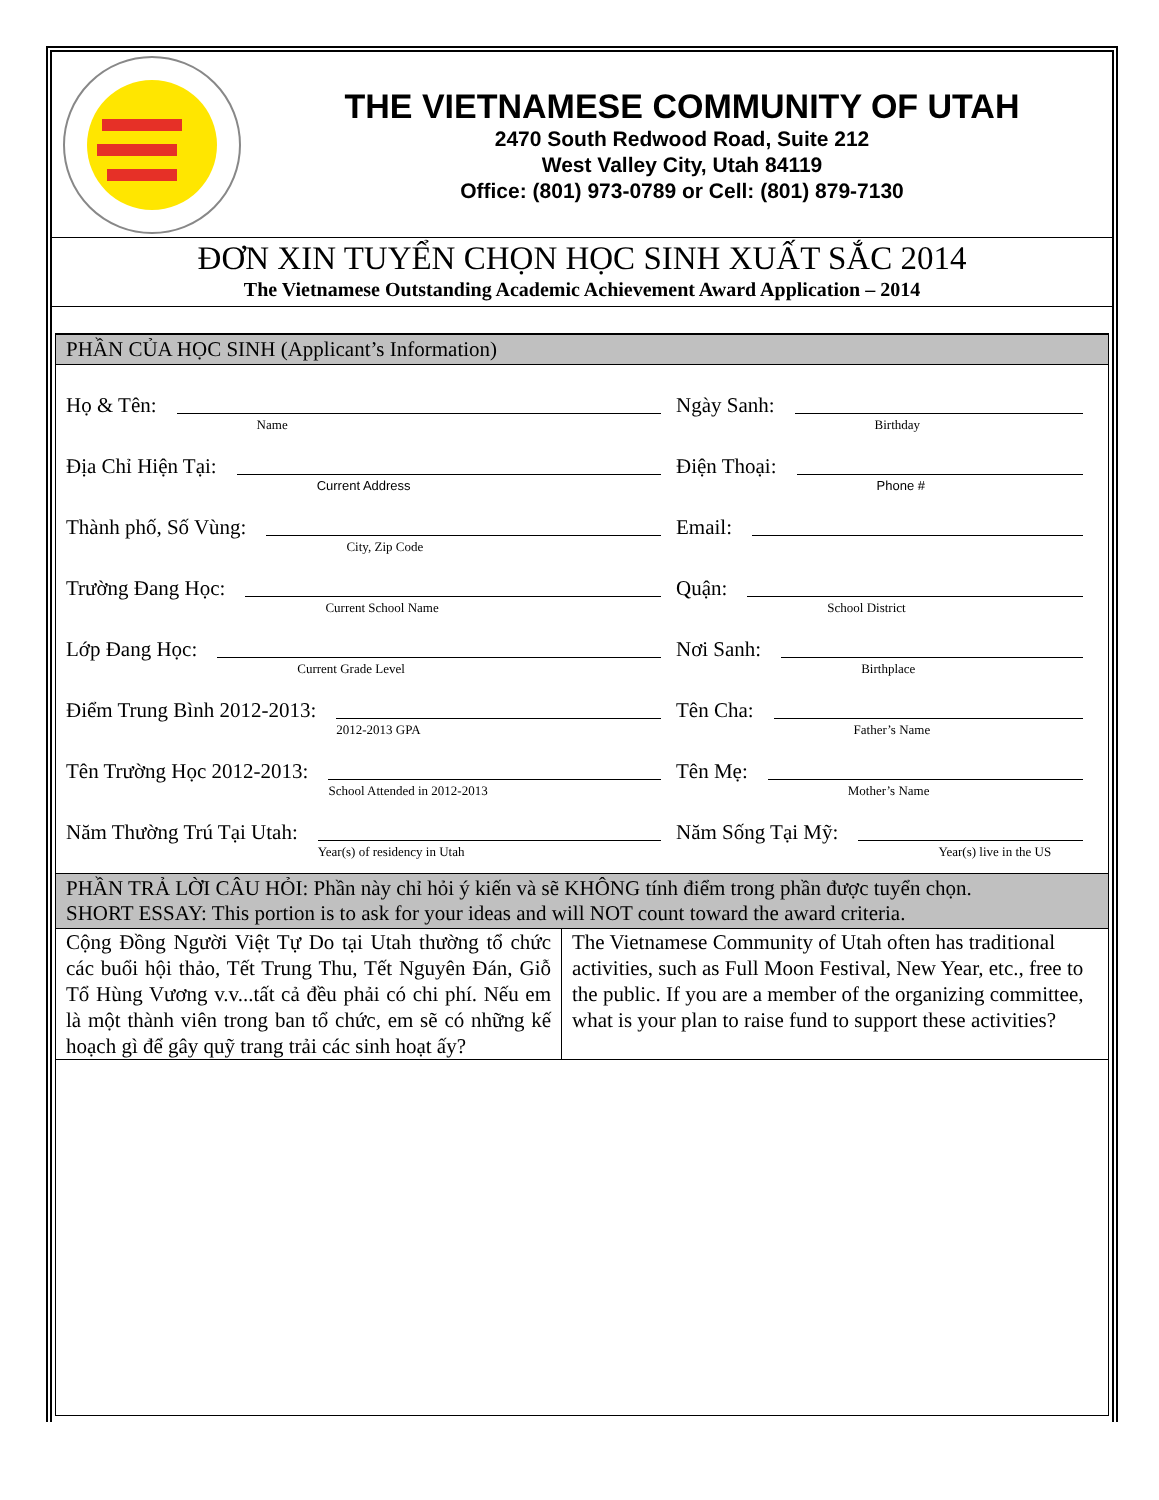THE VIETNAMESE COMMUNITY OF UTAH
2470 South Redwood Road, Suite 212
West Valley City, Utah 84119
Office: (801) 973-0789 or Cell: (801) 879-7130
ĐƠN XIN TUYỂN CHỌN HỌC SINH XUẤT SẮC 2014
The Vietnamese Outstanding Academic Achievement Award Application – 2014
PHẦN CỦA HỌC SINH (Applicant’s Information)
Họ & Tên:
Name
Ngày Sanh:
Birthday
Địa Chỉ Hiện Tại:
Current Address
Điện Thoại:
Phone #
Thành phố, Số Vùng:
City, Zip Code
Email:
Trường Đang Học:
Current School Name
Quận:
School District
Lớp Đang Học:
Current Grade Level
Nơi Sanh:
Birthplace
Điểm Trung Bình 2012-2013:
2012-2013 GPA
Tên Cha:
Father’s Name
Tên Trường Học 2012-2013:
School Attended in 2012-2013
Tên Mẹ:
Mother’s Name
Năm Thường Trú Tại Utah:
Year(s) of residency in Utah
Năm Sống Tại Mỹ:
Year(s) live in the US
PHẦN TRẢ LỜI CÂU HỎI: Phần này chỉ hỏi ý kiến và sẽ KHÔNG tính điểm trong phần được tuyển chọn.
SHORT ESSAY: This portion is to ask for your ideas and will NOT count toward the award criteria.
Cộng Đồng Người Việt Tự Do tại Utah thường tổ chức các buổi hội thảo, Tết Trung Thu, Tết Nguyên Đán, Giỗ Tổ Hùng Vương v.v...tất cả đều phải có chi phí. Nếu em là một thành viên trong ban tổ chức, em sẽ có những kế hoạch gì để gây quỹ trang trải các sinh hoạt ấy?
The Vietnamese Community of Utah often has traditional activities, such as Full Moon Festival, New Year, etc., free to the public. If you are a member of the organizing committee, what is your plan to raise fund to support these activities?